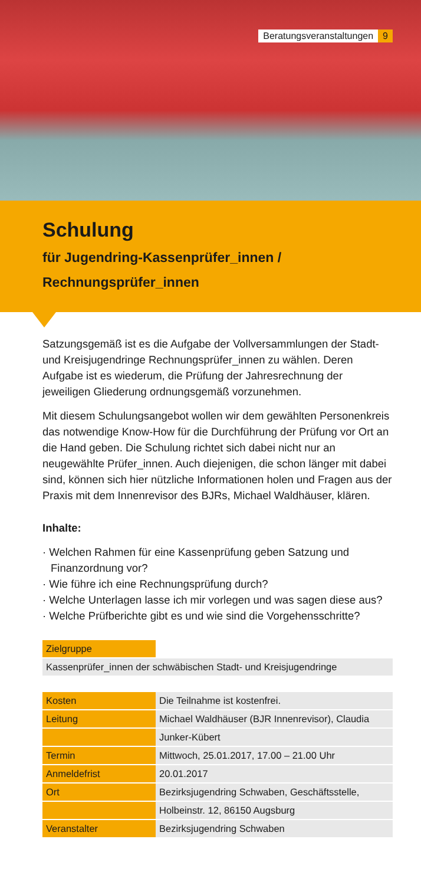Beratungsveranstaltungen 9
Schulung
für Jugendring-Kassenprüfer_innen /
Rechnungsprüfer_innen
Satzungsgemäß ist es die Aufgabe der Vollversammlungen der Stadt- und Kreisjugendringe Rechnungsprüfer_innen zu wählen. Deren Aufgabe ist es wiederum, die Prüfung der Jahresrechnung der jeweiligen Gliederung ordnungsgemäß vorzunehmen.
Mit diesem Schulungsangebot wollen wir dem gewählten Personenkreis das notwendige Know-How für die Durchführung der Prüfung vor Ort an die Hand geben. Die Schulung richtet sich dabei nicht nur an neugewählte Prüfer_innen. Auch diejenigen, die schon länger mit dabei sind, können sich hier nützliche Informationen holen und Fragen aus der Praxis mit dem Innenrevisor des BJRs, Michael Waldhäuser, klären.
Inhalte:
· Welchen Rahmen für eine Kassenprüfung geben Satzung und Finanzordnung vor?
· Wie führe ich eine Rechnungsprüfung durch?
· Welche Unterlagen lasse ich mir vorlegen und was sagen diese aus?
· Welche Prüfberichte gibt es und wie sind die Vorgehensschritte?
| Zielgruppe | |
| Kassenprüfer_innen der schwäbischen Stadt- und Kreisjugendringe | |
| Kosten | Die Teilnahme ist kostenfrei. |
| Leitung | Michael Waldhäuser (BJR Innenrevisor), Claudia |
| | Junker-Kübert |
| Termin | Mittwoch, 25.01.2017, 17.00 – 21.00 Uhr |
| Anmeldefrist | 20.01.2017 |
| Ort | Bezirksjugendring Schwaben, Geschäftsstelle, |
| | Holbeinstr. 12, 86150 Augsburg |
| Veranstalter | Bezirksjugendring Schwaben |